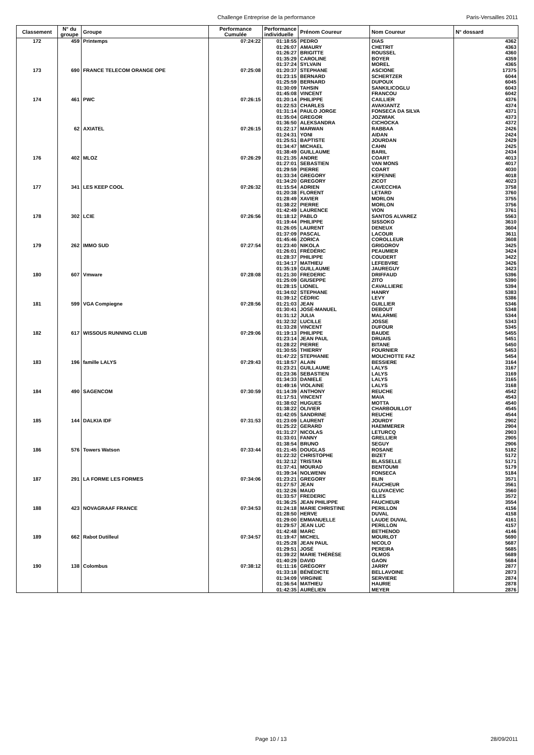Challenge Entreprise de la performance Paris-Versailles 2011
| Classement | N° du groupe | Groupe | Performance Cumulée | Performance individuelle | Prénom Coureur | Nom Coureur | N° dossard |
| --- | --- | --- | --- | --- | --- | --- | --- |
| 172 | 459 | Printemps | 07:24:22 | 01:18:55 | PEDRO | DIAS | 4362 |
| | | | | 01:26:07 | AMAURY | CHETRIT | 4363 |
| | | | | 01:26:27 | BRIGITTE | ROUSSEL | 4360 |
| | | | | 01:35:29 | CAROLINE | BOYER | 4359 |
| | | | | 01:37:24 | SYLVAIN | MOREL | 4365 |
| 173 | 690 | FRANCE TELECOM ORANGE OPE | 07:25:08 | 01:20:37 | STEPHANE | ASCIONE | 17375 |
| | | | | 01:23:15 | BERNARD | SCHERTZER | 6044 |
| | | | | 01:25:59 | BERNARD | DUPOUX | 6045 |
| | | | | 01:30:09 | TAHSIN | SANKILICOGLU | 6043 |
| | | | | 01:45:08 | VINCENT | FRANCOU | 6042 |
| 174 | 461 | PWC | 07:26:15 | 01:20:14 | PHILIPPE | CAILLIER | 4376 |
| | | | | 01:22:53 | CHARLES | AVAKIANTZ | 4374 |
| | | | | 01:31:14 | PAULO JORGE | FONSECA DA SILVA | 4371 |
| | | | | 01:35:04 | GREGOR | JOZWIAK | 4373 |
| | | | | 01:36:50 | ALEKSANDRA | CICHOCKA | 4372 |
| | 62 | AXIATEL | 07:26:15 | 01:22:17 | MARWAN | RABBAA | 2426 |
| | | | | 01:24:31 | YONI | AIDAN | 2424 |
| | | | | 01:25:51 | BAPTISTE | JOURDAN | 2429 |
| | | | | 01:34:47 | MICHAEL | CAHN | 2425 |
| | | | | 01:38:49 | GUILLAUME | BARIL | 2434 |
| 176 | 402 | MLOZ | 07:26:29 | 01:21:35 | ANDRE | COART | 4013 |
| | | | | 01:27:01 | SEBASTIEN | VAN MONS | 4017 |
| | | | | 01:29:59 | PIERRE | COART | 4030 |
| | | | | 01:33:34 | GREGORY | KEPENNE | 4018 |
| | | | | 01:34:20 | GREGORY | ZICOT | 4023 |
| 177 | 341 | LES KEEP COOL | 07:26:32 | 01:15:54 | ADRIEN | CAVECCHIA | 3758 |
| | | | | 01:20:38 | FLORENT | LETARD | 3760 |
| | | | | 01:28:49 | XAVIER | MORLON | 3755 |
| | | | | 01:38:22 | PIERRE | MORLON | 3756 |
| | | | | 01:42:49 | LAURENCE | VION | 3761 |
| 178 | 302 | LCIE | 07:26:56 | 01:18:12 | PABLO | SANTOS ALVAREZ | 5563 |
| | | | | 01:19:44 | PHILIPPE | SISSOKO | 3610 |
| | | | | 01:26:05 | LAURENT | DENEUX | 3604 |
| | | | | 01:37:09 | PASCAL | LACOUR | 3611 |
| | | | | 01:45:46 | ZORICA | COROLLEUR | 3608 |
| 179 | 262 | IMMO SUD | 07:27:54 | 01:23:40 | NIKOLA | GRIGOROV | 3425 |
| | | | | 01:26:01 | FRÉDÉRIC | PEAUMIER | 3424 |
| | | | | 01:28:37 | PHILIPPE | COUDERT | 3422 |
| | | | | 01:34:17 | MATHIEU | LEFEBVRE | 3426 |
| | | | | 01:35:19 | GUILLAUME | JAUREGUY | 3423 |
| 180 | 607 | Vmware | 07:28:08 | 01:21:30 | FREDERIC | DRIFFAUD | 5396 |
| | | | | 01:25:09 | GIUSEPPE | ZITO | 5390 |
| | | | | 01:28:15 | LIONEL | CAVALLIERE | 5394 |
| | | | | 01:34:02 | STEPHANE | HANRY | 5383 |
| | | | | 01:39:12 | CÉDRIC | LEVY | 5386 |
| 181 | 599 | VGA Compiegne | 07:28:56 | 01:21:03 | JEAN | GUILLIER | 5346 |
| | | | | 01:30:41 | JOSÉ-MANUEL | DEBOUT | 5348 |
| | | | | 01:31:12 | JULIA | MALARME | 5344 |
| | | | | 01:32:32 | LUCILLE | JOSSE | 5343 |
| | | | | 01:33:28 | VINCENT | DUFOUR | 5345 |
| 182 | 617 | WISSOUS RUNNING CLUB | 07:29:06 | 01:19:13 | PHILIPPE | BAUDE | 5455 |
| | | | | 01:23:14 | JEAN PAUL | DRUAIS | 5451 |
| | | | | 01:28:22 | PIERRE | BITANE | 5450 |
| | | | | 01:30:55 | THIERRY | FOURNIER | 5453 |
| | | | | 01:47:22 | STEPHANIE | MOUCHOTTE FAZ | 5454 |
| 183 | 196 | famille LALYS | 07:29:43 | 01:18:57 | ALAIN | BESSIERE | 3164 |
| | | | | 01:23:21 | GUILLAUME | LALYS | 3167 |
| | | | | 01:23:36 | SEBASTIEN | LALYS | 3169 |
| | | | | 01:34:33 | DANIELE | LALYS | 3165 |
| | | | | 01:49:16 | VIOLAINE | LALYS | 3168 |
| 184 | 490 | SAGENCOM | 07:30:59 | 01:14:39 | ANTHONY | REUCHE | 4542 |
| | | | | 01:17:51 | VINCENT | MAIA | 4543 |
| | | | | 01:38:02 | HUGUES | MOTTA | 4540 |
| | | | | 01:38:22 | OLIVIER | CHARBOUILLOT | 4545 |
| | | | | 01:42:05 | SANDRINE | REUCHE | 4544 |
| 185 | 144 | DALKIA IDF | 07:31:53 | 01:23:09 | LAURENT | JOURDY | 2902 |
| | | | | 01:25:22 | GERARD | HAEMMERER | 2904 |
| | | | | 01:31:27 | NICOLAS | LETURCQ | 2903 |
| | | | | 01:33:01 | FANNY | GRELLIER | 2905 |
| | | | | 01:38:54 | BRUNO | SEGUY | 2906 |
| 186 | 576 | Towers Watson | 07:33:44 | 01:21:45 | DOUGLAS | ROSANE | 5182 |
| | | | | 01:22:32 | CHRISTOPHE | BIZET | 5172 |
| | | | | 01:32:12 | TRISTAN | BLASSELLE | 5171 |
| | | | | 01:37:41 | MOURAD | BENTOUMI | 5179 |
| | | | | 01:39:34 | NOLWENN | FONSECA | 5184 |
| 187 | 291 | LA FORME LES FORMES | 07:34:06 | 01:23:21 | GREGORY | BLIN | 3571 |
| | | | | 01:27:57 | JEAN | FAUCHEUR | 3561 |
| | | | | 01:32:26 | MAUD | GLUVACEVIC | 3560 |
| | | | | 01:33:57 | FREDERIC | ILLES | 3572 |
| | | | | 01:36:25 | JEAN PHILIPPE | FAUCHEUR | 3554 |
| 188 | 423 | NOVAGRAAF FRANCE | 07:34:53 | 01:24:18 | MARIE CHRISTINE | PERILLON | 4156 |
| | | | | 01:28:50 | HERVE | DUVAL | 4158 |
| | | | | 01:29:00 | EMMANUELLE | LAUDE DUVAL | 4161 |
| | | | | 01:29:57 | JEAN LUC | PERILLON | 4157 |
| | | | | 01:42:48 | MARC | BETHENOD | 4146 |
| 189 | 662 | Rabot Dutilleul | 07:34:57 | 01:19:47 | MICHEL | MOURLOT | 5690 |
| | | | | 01:25:28 | JEAN PAUL | NICOLO | 5687 |
| | | | | 01:29:51 | JOSÉ | PEREIRA | 5685 |
| | | | | 01:39:22 | MARIE THÉRÈSE | OLMOS | 5689 |
| | | | | 01:40:29 | DAVID | GAON | 5684 |
| 190 | 138 | Colombus | 07:38:12 | 01:11:16 | GRÉGORY | JARRY | 2877 |
| | | | | 01:33:18 | BÉNÉDICTE | BELLAVOINE | 2873 |
| | | | | 01:34:09 | VIRGINIE | SERVIERE | 2874 |
| | | | | 01:36:54 | MATHIEU | HAURIE | 2878 |
| | | | | 01:42:35 | AURÉLIEN | MEYER | 2876 |
Page 10 / 13 28/09/2011